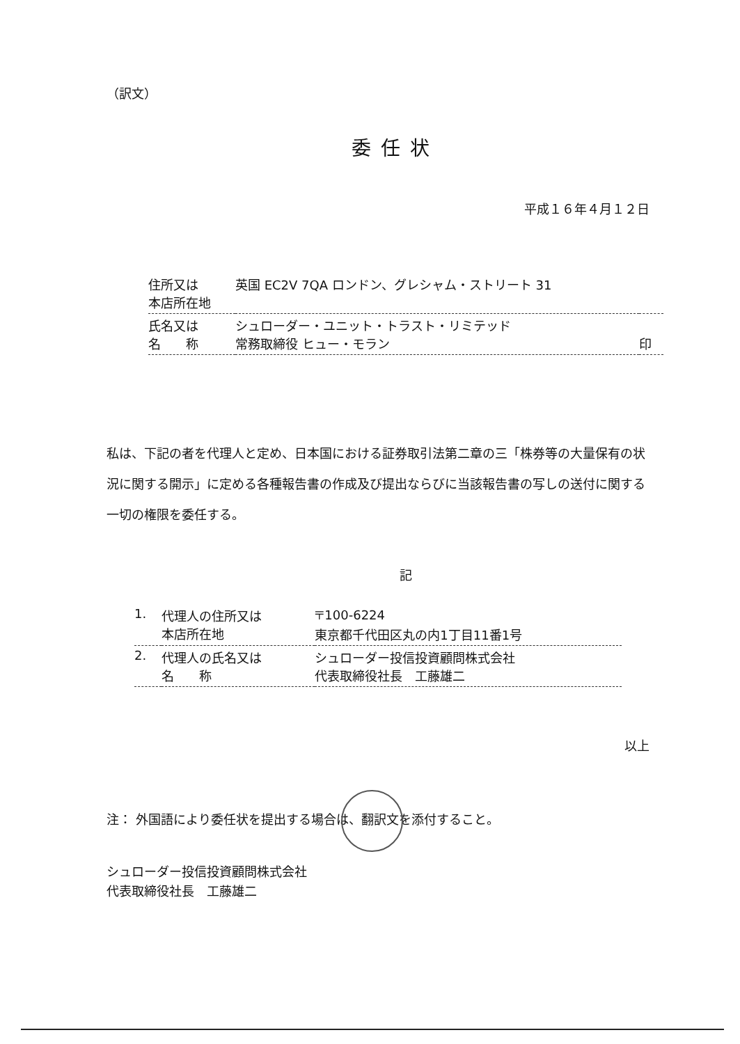（訳文）
委任状
平成１６年４月１２日
| 住所又は 本店所在地 | 英国 EC2V 7QA ロンドン、グレシャム・ストリート 31 | |
| 氏名又は 名 称 | シュローダー・ユニット・トラスト・リミテッド 常務取締役 ヒュー・モラン | 印 |
私は、下記の者を代理人と定め、日本国における証券取引法第二章の三「株券等の大量保有の状況に関する開示」に定める各種報告書の作成及び提出ならびに当該報告書の写しの送付に関する一切の権限を委任する。
記
| 1. | 代理人の住所又は 本店所在地 | 〒100-6224 東京都千代田区丸の内1丁目11番1号 |
| 2. | 代理人の氏名又は 名 称 | シュローダー投信投資顧問株式会社 代表取締役社長 工藤雄二 |
以上
注： 外国語により委任状を提出する場合は、翻訳文を添付すること。
シュローダー投信投資顧問株式会社
代表取締役社長　工藤雄二